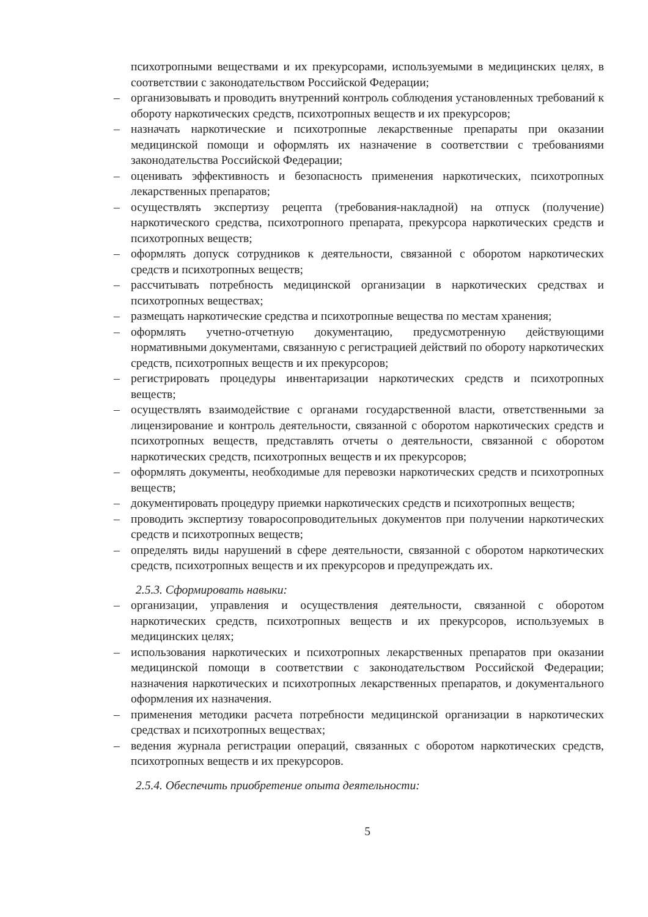психотропными веществами и их прекурсорами, используемыми в медицинских целях, в соответствии с законодательством Российской Федерации;
– организовывать и проводить внутренний контроль соблюдения установленных требований к обороту наркотических средств, психотропных веществ и их прекурсоров;
– назначать наркотические и психотропные лекарственные препараты при оказании медицинской помощи и оформлять их назначение в соответствии с требованиями законодательства Российской Федерации;
– оценивать эффективность и безопасность применения наркотических, психотропных лекарственных препаратов;
– осуществлять экспертизу рецепта (требования-накладной) на отпуск (получение) наркотического средства, психотропного препарата, прекурсора наркотических средств и психотропных веществ;
– оформлять допуск сотрудников к деятельности, связанной с оборотом наркотических средств и психотропных веществ;
– рассчитывать потребность медицинской организации в наркотических средствах и психотропных веществах;
– размещать наркотические средства и психотропные вещества по местам хранения;
– оформлять учетно-отчетную документацию, предусмотренную действующими нормативными документами, связанную с регистрацией действий по обороту наркотических средств, психотропных веществ и их прекурсоров;
– регистрировать процедуры инвентаризации наркотических средств и психотропных веществ;
– осуществлять взаимодействие с органами государственной власти, ответственными за лицензирование и контроль деятельности, связанной с оборотом наркотических средств и психотропных веществ, представлять отчеты о деятельности, связанной с оборотом наркотических средств, психотропных веществ и их прекурсоров;
– оформлять документы, необходимые для перевозки наркотических средств и психотропных веществ;
– документировать процедуру приемки наркотических средств и психотропных веществ;
– проводить экспертизу товаросопроводительных документов при получении наркотических средств и психотропных веществ;
– определять виды нарушений в сфере деятельности, связанной с оборотом наркотических средств, психотропных веществ и их прекурсоров и предупреждать их.
2.5.3. Сформировать навыки:
– организации, управления и осуществления деятельности, связанной с оборотом наркотических средств, психотропных веществ и их прекурсоров, используемых в медицинских целях;
– использования наркотических и психотропных лекарственных препаратов при оказании медицинской помощи в соответствии с законодательством Российской Федерации; назначения наркотических и психотропных лекарственных препаратов, и документального оформления их назначения.
– применения методики расчета потребности медицинской организации в наркотических средствах и психотропных веществах;
– ведения журнала регистрации операций, связанных с оборотом наркотических средств, психотропных веществ и их прекурсоров.
2.5.4. Обеспечить приобретение опыта деятельности:
5